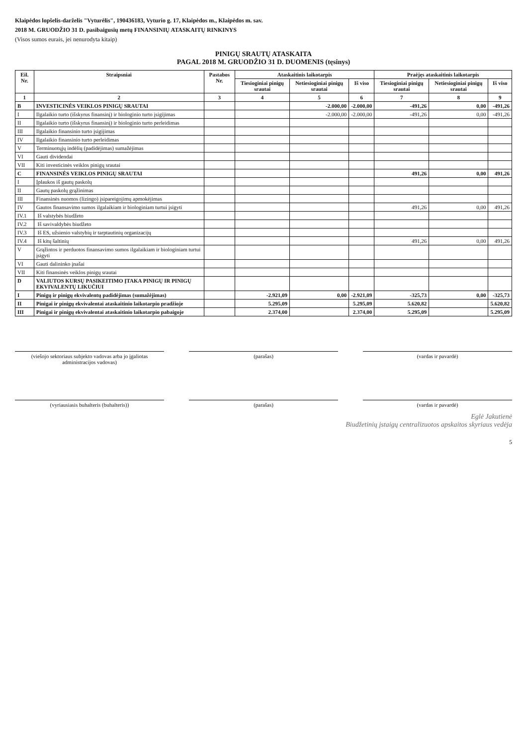Klaipėdos lopšelis-darželis "Vyturėlis", 190436183, Vyturio g. 17, Klaipėdos m., Klaipėdos m. sav.
2018 M. GRUODŽIO 31 D. pasibaigusių metų FINANSINIŲ ATASKAITŲ RINKINYS
(Visos sumos eurais, jei nenurodyta kitaip)
PINIGŲ SRAUTŲ ATASKAITA
PAGAL 2018 M. GRUODŽIO 31 D. DUOMENIS (tęsinys)
| Eil. Nr. | Straipsniai | Pastabos Nr. | Ataskaitinis laikotarpis | | | Praėjęs ataskaitinis laikotarpis | | |
| --- | --- | --- | --- | --- | --- | --- | --- | --- |
| | | | Tiesioginiai pinigų srautai | Netiesioginiai pinigų srautai | Iš viso | Tiesioginiai pinigų srautai | Netiesioginiai pinigų srautai | Iš viso |
| 1 | 2 | 3 | 4 | 5 | 6 | 7 | 8 | 9 |
| B | INVESTICINĖS VEIKLOS PINIGŲ SRAUTAI | | | -2.000,00 | -2.000,00 | -491,26 | 0,00 | -491,26 |
| I | Ilgalaikio turto (išskyrus finansinį) ir biologinio turto įsigijimas | | | -2.000,00 | -2.000,00 | -491,26 | 0,00 | -491,26 |
| II | Ilgalaikio turto (išskyrus finansinį) ir biologinio turto perleidimas | | | | | | | |
| III | Ilgalaikio finansinio turto įsigijimas | | | | | | | |
| IV | Ilgalaikio finansinio turto perleidimas | | | | | | | |
| V | Terminuotųjų indėlių (padidėjimas) sumažėjimas | | | | | | | |
| VI | Gauti dividendai | | | | | | | |
| VII | Kiti investicinės veiklos pinigų srautai | | | | | | | |
| C | FINANSINĖS VEIKLOS PINIGŲ SRAUTAI | | | | | 491,26 | 0,00 | 491,26 |
| I | Įplaukos iš gautų paskolų | | | | | | | |
| II | Gautų paskolų grąžinimas | | | | | | | |
| III | Finansinės nuomos (lizingo) įsipareigojimų apmokėjimas | | | | | | | |
| IV | Gautos finansavimo sumos ilgalaikiam ir biologiniam turtui įsigyti | | | | | 491,26 | 0,00 | 491,26 |
| IV.1 | Iš valstybės biudžeto | | | | | | | |
| IV.2 | Iš savivaldybės biudžeto | | | | | | | |
| IV.3 | Iš ES, užsienio valstybių ir tarptautinių organizacijų | | | | | | | |
| IV.4 | Iš kitų šaltinių | | | | | 491,26 | 0,00 | 491,26 |
| V | Grąžintos ir perduotos finansavimo sumos ilgalaikiam ir biologiniam turtui įsigyti | | | | | | | |
| VI | Gauti dalininko įnašai | | | | | | | |
| VII | Kiti finansinės veiklos pinigų srautai | | | | | | | |
| D | VALIUTOS KURSŲ PASIKEITIMO ĮTAKA PINIGŲ IR PINIGŲ EKVIVALENTŲ LIKUČIUI | | | | | | | |
| I | Pinigų ir pinigų ekvivalentų padidėjimas (sumažėjimas) | | -2.921,09 | 0,00 | -2.921,09 | -325,73 | 0,00 | -325,73 |
| II | Pinigai ir pinigų ekvivalentai ataskaitinio laikotarpio pradžioje | | 5.295,09 | | 5.295,09 | 5.620,82 | | 5.620,82 |
| III | Pinigai ir pinigų ekvivalentai ataskaitinio laikotarpio pabaigoje | | 2.374,00 | | 2.374,00 | 5.295,09 | | 5.295,09 |
(viešojo sektoriaus subjekto vadovas arba jo įgaliotas administracijos vadovas)
(parašas) (vardas ir pavardė)
(vyriausiasis buhalteris (buhalteris))
(parašas) (vardas ir pavardė)
Eglė Jakutienė
Biudžetinių įstaigų centralizuotos apskaitos skyriaus vedėja
5